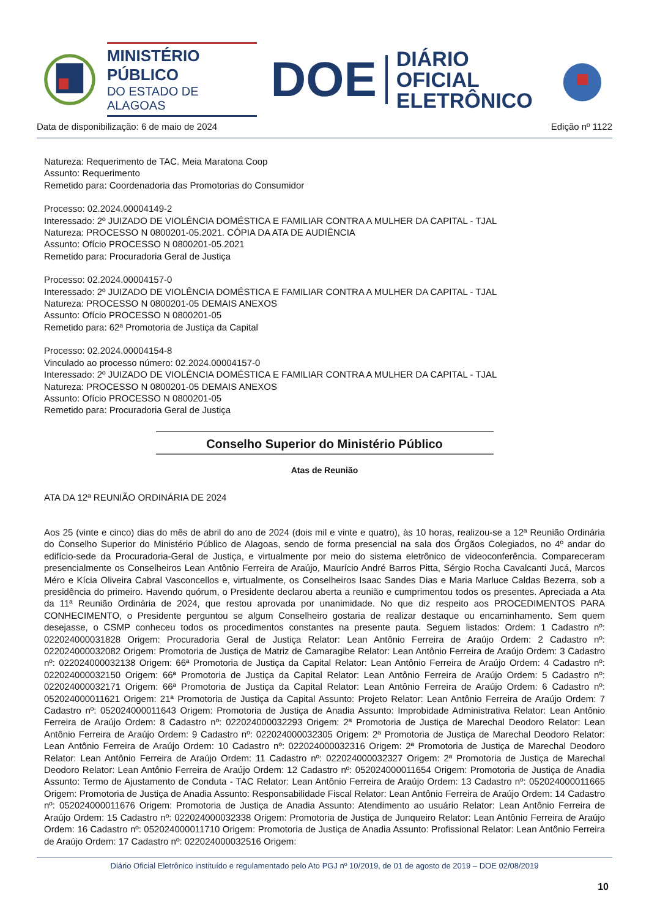MINISTÉRIO PÚBLICO
DO ESTADO DE ALAGOAS
DOE
DIÁRIO OFICIAL
ELETRÔNICO
Data de disponibilização: 6 de maio de 2024 Edição nº 1122
Natureza: Requerimento de TAC. Meia Maratona Coop
Assunto: Requerimento
Remetido para: Coordenadoria das Promotorias do Consumidor
Processo: 02.2024.00004149-2
Interessado: 2º JUIZADO DE VIOLÊNCIA DOMÉSTICA E FAMILIAR CONTRA A MULHER DA CAPITAL - TJAL
Natureza: PROCESSO N 0800201-05.2021. CÓPIA DA ATA DE AUDIÊNCIA
Assunto: Ofício PROCESSO N 0800201-05.2021
Remetido para: Procuradoria Geral de Justiça
Processo: 02.2024.00004157-0
Interessado: 2º JUIZADO DE VIOLÊNCIA DOMÉSTICA E FAMILIAR CONTRA A MULHER DA CAPITAL - TJAL
Natureza: PROCESSO N 0800201-05 DEMAIS ANEXOS
Assunto: Ofício PROCESSO N 0800201-05
Remetido para: 62ª Promotoria de Justiça da Capital
Processo: 02.2024.00004154-8
Vinculado ao processo número: 02.2024.00004157-0
Interessado: 2º JUIZADO DE VIOLÊNCIA DOMÉSTICA E FAMILIAR CONTRA A MULHER DA CAPITAL - TJAL
Natureza: PROCESSO N 0800201-05 DEMAIS ANEXOS
Assunto: Ofício PROCESSO N 0800201-05
Remetido para: Procuradoria Geral de Justiça
Conselho Superior do Ministério Público
Atas de Reunião
ATA DA 12ª REUNIÃO ORDINÁRIA DE 2024
Aos 25 (vinte e cinco) dias do mês de abril do ano de 2024 (dois mil e vinte e quatro), às 10 horas, realizou-se a 12ª Reunião Ordinária do Conselho Superior do Ministério Público de Alagoas, sendo de forma presencial na sala dos Órgãos Colegiados, no 4º andar do edifício-sede da Procuradoria-Geral de Justiça, e virtualmente por meio do sistema eletrônico de videoconferência. Compareceram presencialmente os Conselheiros Lean Antônio Ferreira de Araújo, Maurício André Barros Pitta, Sérgio Rocha Cavalcanti Jucá, Marcos Méro e Kícia Oliveira Cabral Vasconcellos e, virtualmente, os Conselheiros Isaac Sandes Dias e Maria Marluce Caldas Bezerra, sob a presidência do primeiro. Havendo quórum, o Presidente declarou aberta a reunião e cumprimentou todos os presentes. Apreciada a Ata da 11ª Reunião Ordinária de 2024, que restou aprovada por unanimidade. No que diz respeito aos PROCEDIMENTOS PARA CONHECIMENTO, o Presidente perguntou se algum Conselheiro gostaria de realizar destaque ou encaminhamento. Sem quem desejasse, o CSMP conheceu todos os procedimentos constantes na presente pauta. Seguem listados: Ordem: 1 Cadastro nº: 022024000031828 Origem: Procuradoria Geral de Justiça Relator: Lean Antônio Ferreira de Araújo Ordem: 2 Cadastro nº: 022024000032082 Origem: Promotoria de Justiça de Matriz de Camaragibe Relator: Lean Antônio Ferreira de Araújo Ordem: 3 Cadastro nº: 022024000032138 Origem: 66ª Promotoria de Justiça da Capital Relator: Lean Antônio Ferreira de Araújo Ordem: 4 Cadastro nº: 022024000032150 Origem: 66ª Promotoria de Justiça da Capital Relator: Lean Antônio Ferreira de Araújo Ordem: 5 Cadastro nº: 022024000032171 Origem: 66ª Promotoria de Justiça da Capital Relator: Lean Antônio Ferreira de Araújo Ordem: 6 Cadastro nº: 052024000011621 Origem: 21ª Promotoria de Justiça da Capital Assunto: Projeto Relator: Lean Antônio Ferreira de Araújo Ordem: 7 Cadastro nº: 052024000011643 Origem: Promotoria de Justiça de Anadia Assunto: Improbidade Administrativa Relator: Lean Antônio Ferreira de Araújo Ordem: 8 Cadastro nº: 022024000032293 Origem: 2ª Promotoria de Justiça de Marechal Deodoro Relator: Lean Antônio Ferreira de Araújo Ordem: 9 Cadastro nº: 022024000032305 Origem: 2ª Promotoria de Justiça de Marechal Deodoro Relator: Lean Antônio Ferreira de Araújo Ordem: 10 Cadastro nº: 022024000032316 Origem: 2ª Promotoria de Justiça de Marechal Deodoro Relator: Lean Antônio Ferreira de Araújo Ordem: 11 Cadastro nº: 022024000032327 Origem: 2ª Promotoria de Justiça de Marechal Deodoro Relator: Lean Antônio Ferreira de Araújo Ordem: 12 Cadastro nº: 052024000011654 Origem: Promotoria de Justiça de Anadia Assunto: Termo de Ajustamento de Conduta - TAC Relator: Lean Antônio Ferreira de Araújo Ordem: 13 Cadastro nº: 052024000011665 Origem: Promotoria de Justiça de Anadia Assunto: Responsabilidade Fiscal Relator: Lean Antônio Ferreira de Araújo Ordem: 14 Cadastro nº: 052024000011676 Origem: Promotoria de Justiça de Anadia Assunto: Atendimento ao usuário Relator: Lean Antônio Ferreira de Araújo Ordem: 15 Cadastro nº: 022024000032338 Origem: Promotoria de Justiça de Junqueiro Relator: Lean Antônio Ferreira de Araújo Ordem: 16 Cadastro nº: 052024000011710 Origem: Promotoria de Justiça de Anadia Assunto: Profissional Relator: Lean Antônio Ferreira de Araújo Ordem: 17 Cadastro nº: 022024000032516 Origem:
Diário Oficial Eletrônico instituído e regulamentado pelo Ato PGJ nº 10/2019, de 01 de agosto de 2019 – DOE 02/08/2019
10